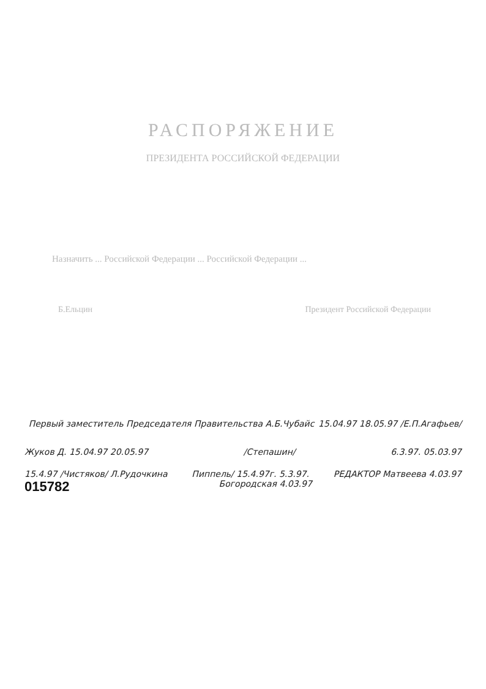РАСПОРЯЖЕНИЕ
ПРЕЗИДЕНТА РОССИЙСКОЙ ФЕДЕРАЦИИ
Назначить ... Российской Федерации ... Российской Федерации ...
Б.Ельцин Президент Российской Федерации
Первый заместитель Председателя Правительства А.Б.Чубайс 15.04.97 18.05.97 /Е.П.Агафьев/
Жуков Д. 15.04.97 20.05.97 /Степашин/ 6.3.97. 05.03.97
15.4.97 /Чистяков/ Л.Рудочкина Пиппель/ 15.4.97г. 5.3.97. РЕДАКТОР Матвеева 4.03.97
015782 Богородская 4.03.97